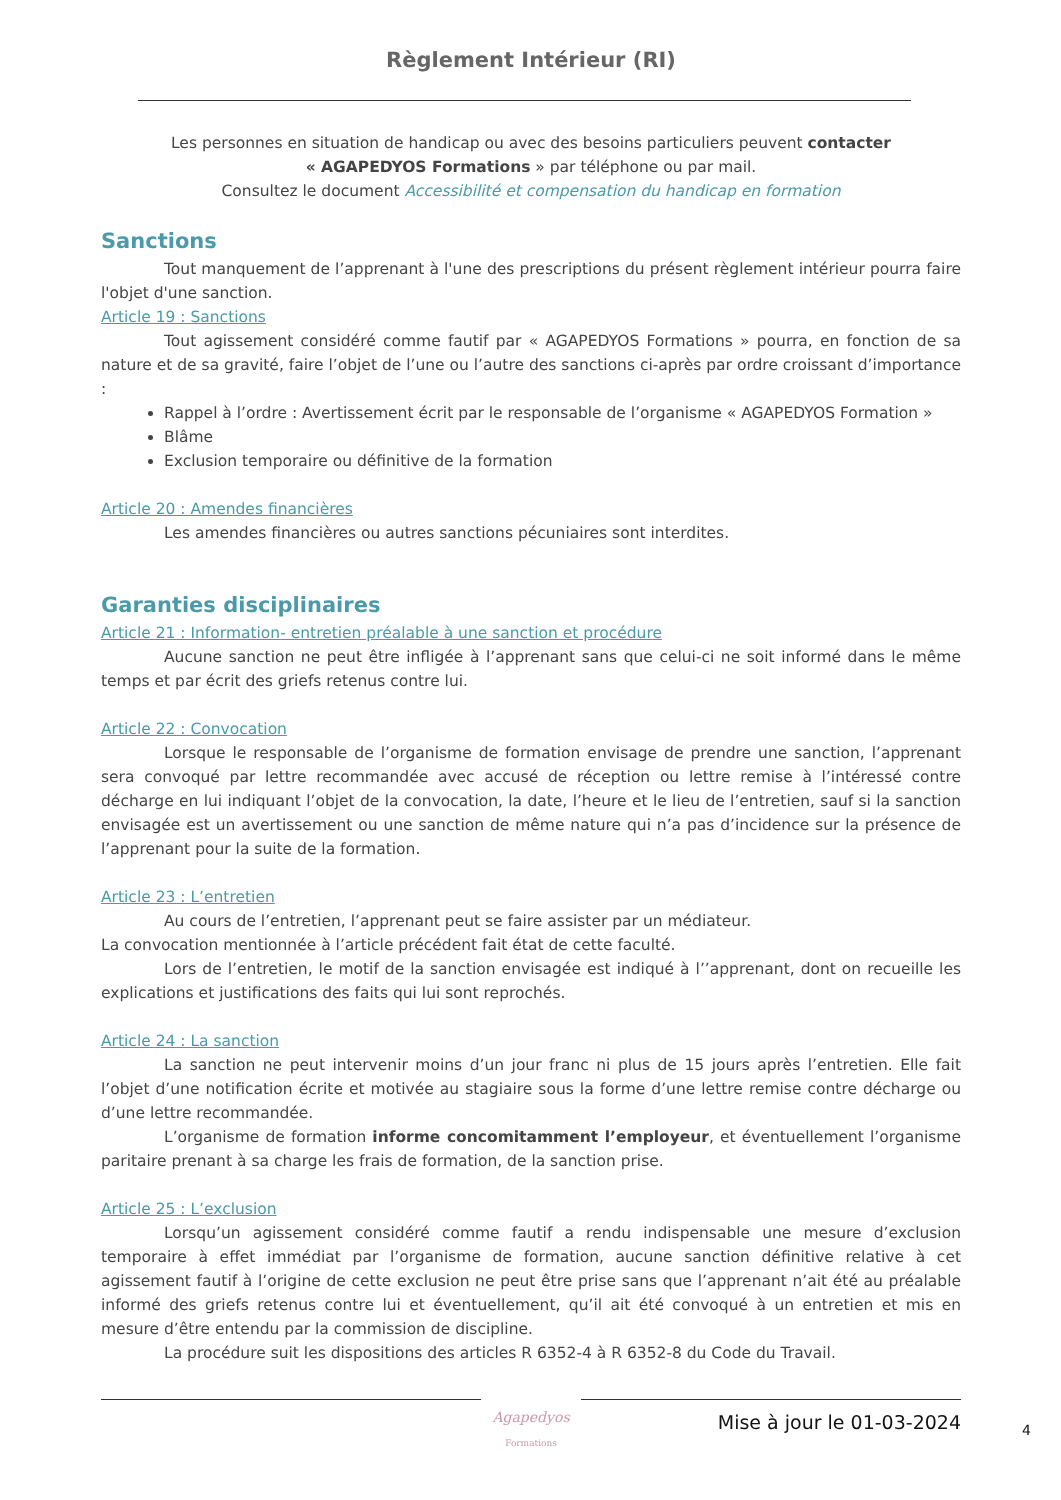Règlement Intérieur (RI)
Les personnes en situation de handicap ou avec des besoins particuliers peuvent contacter
« AGAPEDYOS Formations » par téléphone ou par mail.
Consultez le document Accessibilité et compensation du handicap en formation
Sanctions
Tout manquement de l’apprenant à l'une des prescriptions du présent règlement intérieur pourra faire l'objet d'une sanction.
Article 19 : Sanctions
Tout agissement considéré comme fautif par « AGAPEDYOS Formations » pourra, en fonction de sa nature et de sa gravité, faire l’objet de l’une ou l’autre des sanctions ci-après par ordre croissant d’importance :
Rappel à l’ordre : Avertissement écrit par le responsable de l’organisme « AGAPEDYOS Formation »
Blâme
Exclusion temporaire ou définitive de la formation
Article 20 : Amendes financières
Les amendes financières ou autres sanctions pécuniaires sont interdites.
Garanties disciplinaires
Article 21 : Information- entretien préalable à une sanction et procédure
Aucune sanction ne peut être infligée à l’apprenant sans que celui-ci ne soit informé dans le même temps et par écrit des griefs retenus contre lui.
Article 22 : Convocation
Lorsque le responsable de l’organisme de formation envisage de prendre une sanction, l’apprenant sera convoqué par lettre recommandée avec accusé de réception ou lettre remise à l’intéressé contre décharge en lui indiquant l’objet de la convocation, la date, l’heure et le lieu de l’entretien, sauf si la sanction envisagée est un avertissement ou une sanction de même nature qui n’a pas d’incidence sur la présence de l’apprenant pour la suite de la formation.
Article 23 : L’entretien
Au cours de l’entretien, l’apprenant peut se faire assister par un médiateur.
La convocation mentionnée à l’article précédent fait état de cette faculté.
Lors de l’entretien, le motif de la sanction envisagée est indiqué à l’’apprenant, dont on recueille les explications et justifications des faits qui lui sont reprochés.
Article 24 : La sanction
La sanction ne peut intervenir moins d’un jour franc ni plus de 15 jours après l’entretien. Elle fait l’objet d’une notification écrite et motivée au stagiaire sous la forme d’une lettre remise contre décharge ou d’une lettre recommandée.
L’organisme de formation informe concomitamment l’employeur, et éventuellement l’organisme paritaire prenant à sa charge les frais de formation, de la sanction prise.
Article 25 : L’exclusion
Lorsqu’un agissement considéré comme fautif a rendu indispensable une mesure d’exclusion temporaire à effet immédiat par l’organisme de formation, aucune sanction définitive relative à cet agissement fautif à l’origine de cette exclusion ne peut être prise sans que l’apprenant n’ait été au préalable informé des griefs retenus contre lui et éventuellement, qu’il ait été convoqué à un entretien et mis en mesure d’être entendu par la commission de discipline.
La procédure suit les dispositions des articles R 6352-4 à R 6352-8 du Code du Travail.
Agapedyos
Formations
Mise à jour le 01-03-2024 4